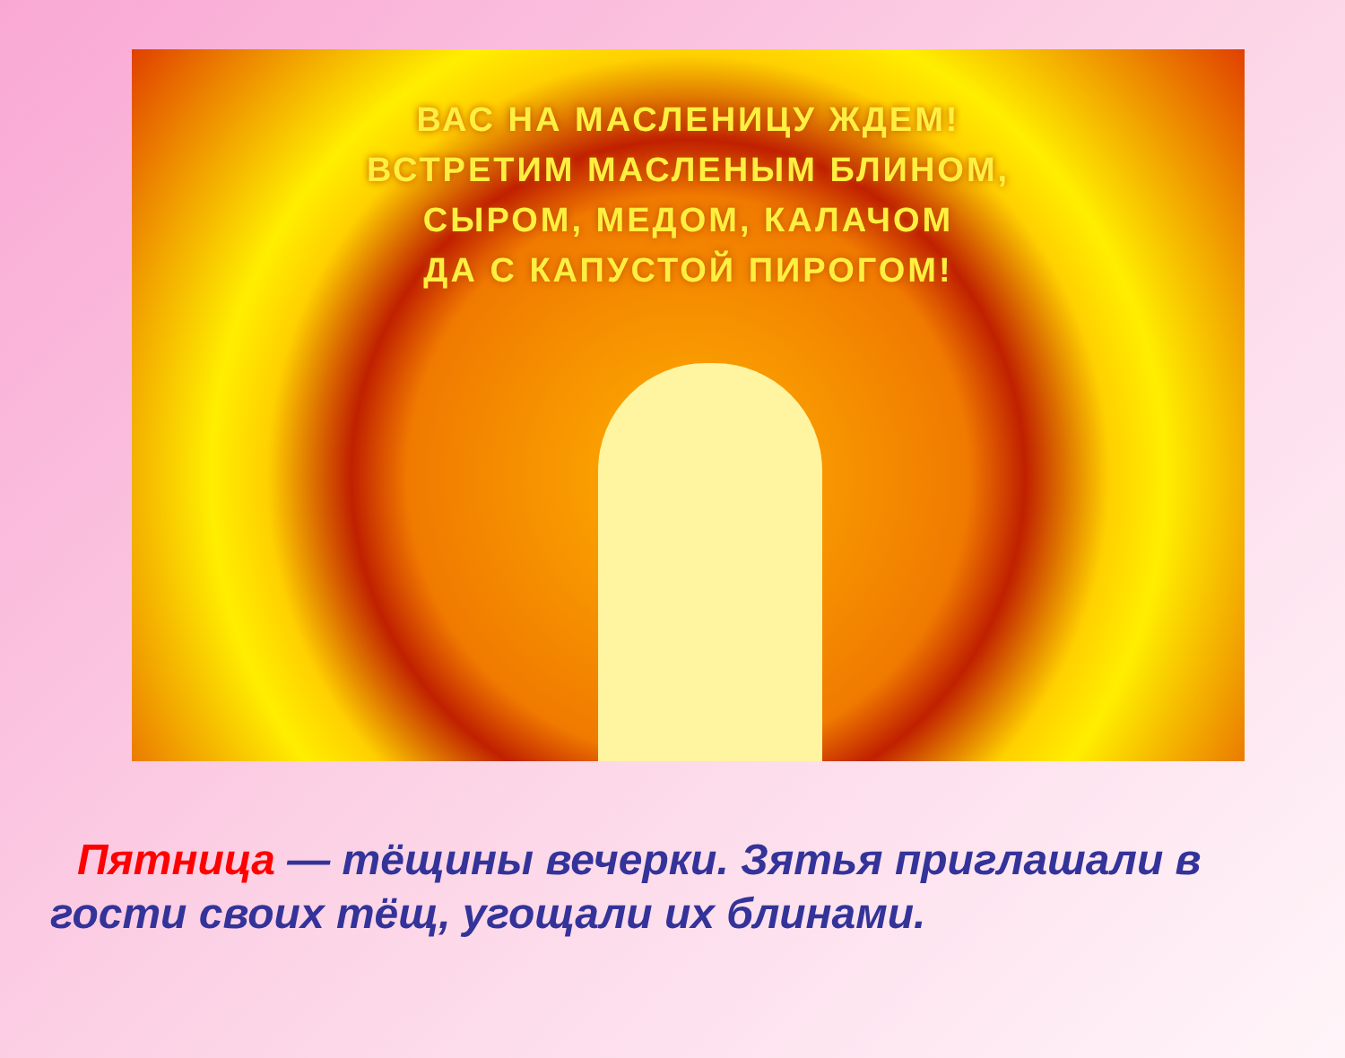ВАС НА МАСЛЕНИЦУ ЖДЕМ!
ВСТРЕТИМ МАСЛЕНЫМ БЛИНОМ,
СЫРОМ, МЕДОМ, КАЛАЧОМ
ДА С КАПУСТОЙ ПИРОГОМ!
Пятница — тёщины вечерки. Зятья приглашали в гости своих тёщ, угощали их блинами.